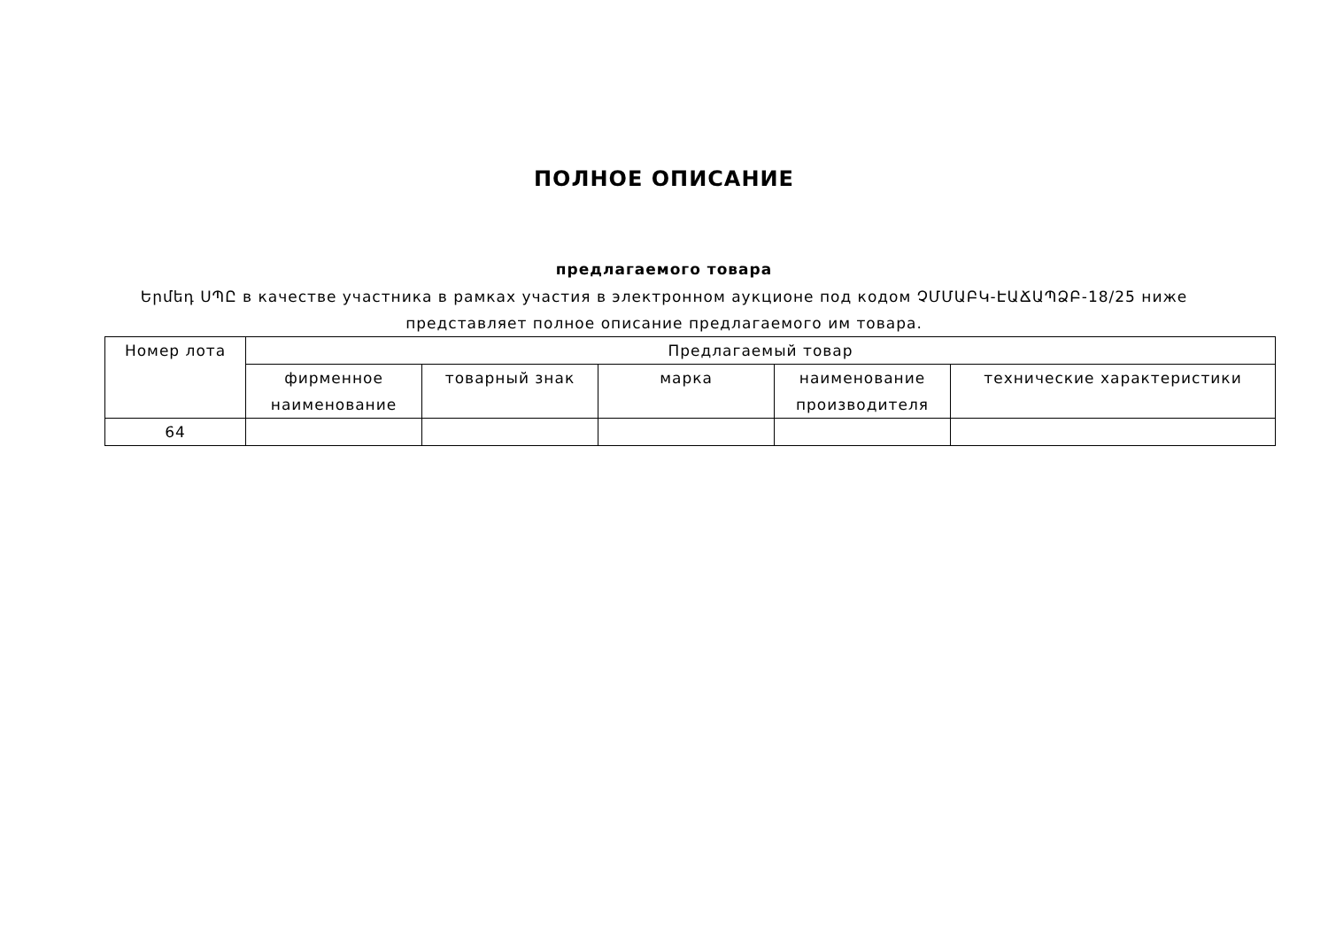ПОЛНОЕ ОПИСАНИЕ
предлагаемого товара
Երմեդ ՍՊԸ в качестве участника в рамках участия в электронном аукционе под кодом ՉՄՄԱԲԿ-ԷԱՃԱՊՁԲ-18/25 ниже представляет полное описание предлагаемого им товара.
| Номер лота | Предлагаемый товар | | | | |
| --- | --- | --- | --- | --- | --- |
| | фирменное наименование | товарный знак | марка | наименование производителя | технические характеристики |
| 64 | | | | | |